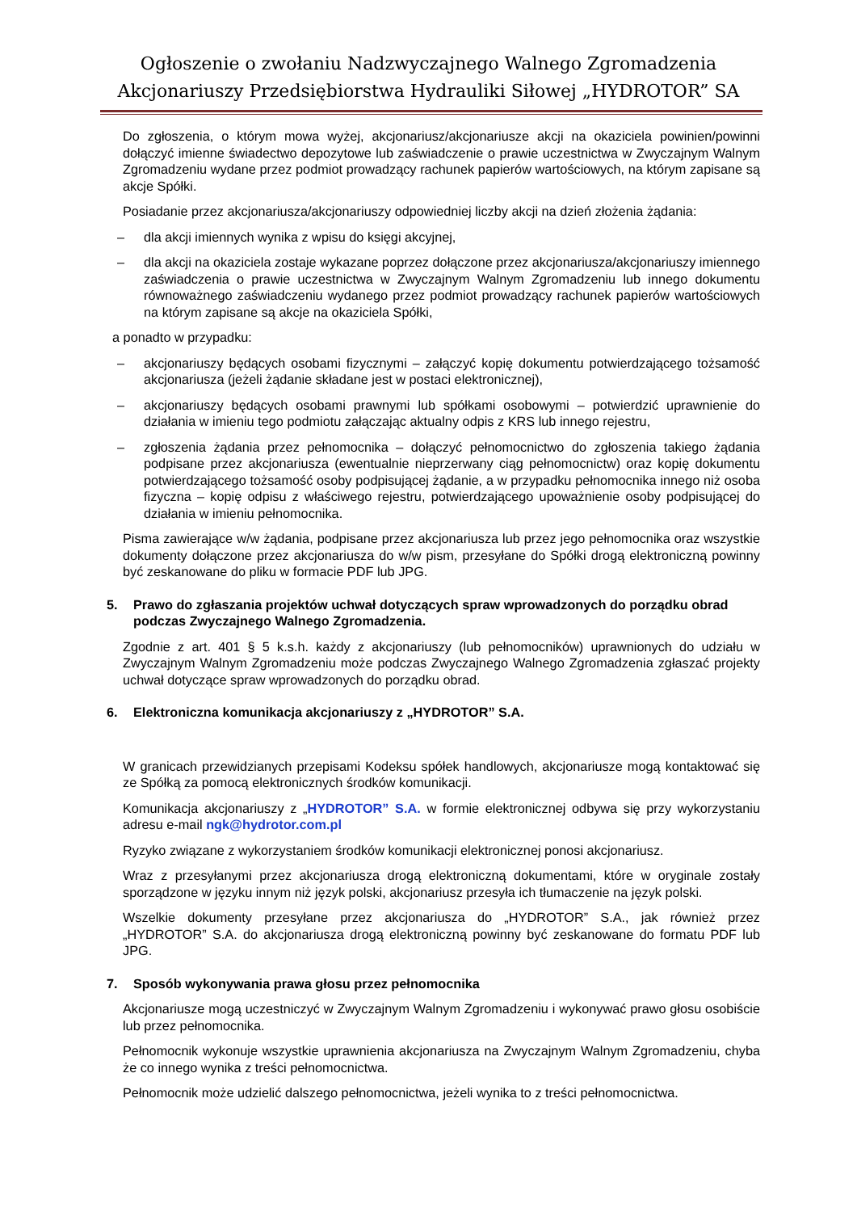Ogłoszenie o zwołaniu Nadzwyczajnego Walnego Zgromadzenia
Akcjonariuszy Przedsiębiorstwa Hydrauliki Siłowej „HYDROTOR” SA
Do zgłoszenia, o którym mowa wyżej, akcjonariusz/akcjonariusze akcji na okaziciela powinien/powinni dołączyć imienne świadectwo depozytowe lub zaświadczenie o prawie uczestnictwa w Zwyczajnym Walnym Zgromadzeniu wydane przez podmiot prowadzący rachunek papierów wartościowych, na którym zapisane są akcje Spółki.
Posiadanie przez akcjonariusza/akcjonariuszy odpowiedniej liczby akcji na dzień złożenia żądania:
– dla akcji imiennych wynika z wpisu do księgi akcyjnej,
– dla akcji na okaziciela zostaje wykazane poprzez dołączone przez akcjonariusza/akcjonariuszy imiennego zaświadczenia o prawie uczestnictwa w Zwyczajnym Walnym Zgromadzeniu lub innego dokumentu równoważnego zaświadczeniu wydanego przez podmiot prowadzący rachunek papierów wartościowych na którym zapisane są akcje na okaziciela Spółki,
a ponadto w przypadku:
– akcjonariuszy będących osobami fizycznymi – załączyć kopię dokumentu potwierdzającego tożsamość akcjonariusza (jeżeli żądanie składane jest w postaci elektronicznej),
– akcjonariuszy będących osobami prawnymi lub spółkami osobowymi – potwierdzić uprawnienie do działania w imieniu tego podmiotu załączając aktualny odpis z KRS lub innego rejestru,
– zgłoszenia żądania przez pełnomocnika – dołączyć pełnomocnictwo do zgłoszenia takiego żądania podpisane przez akcjonariusza (ewentualnie nieprzerwany ciąg pełnomocnictw) oraz kopię dokumentu potwierdzającego tożsamość osoby podpisującej żądanie, a w przypadku pełnomocnika innego niż osoba fizyczna – kopię odpisu z właściwego rejestru, potwierdzającego upoważnienie osoby podpisującej do działania w imieniu pełnomocnika.
Pisma zawierające w/w żądania, podpisane przez akcjonariusza lub przez jego pełnomocnika oraz wszystkie dokumenty dołączone przez akcjonariusza do w/w pism, przesyłane do Spółki drogą elektroniczną powinny być zeskanowane do pliku w formacie PDF lub JPG.
5. Prawo do zgłaszania projektów uchwał dotyczących spraw wprowadzonych do porządku obrad podczas Zwyczajnego Walnego Zgromadzenia.
Zgodnie z art. 401 § 5 k.s.h. każdy z akcjonariuszy (lub pełnomocników) uprawnionych do udziału w Zwyczajnym Walnym Zgromadzeniu może podczas Zwyczajnego Walnego Zgromadzenia zgłaszać projekty uchwał dotyczące spraw wprowadzonych do porządku obrad.
6. Elektroniczna komunikacja akcjonariuszy z „HYDROTOR” S.A.
W granicach przewidzianych przepisami Kodeksu spółek handlowych, akcjonariusze mogą kontaktować się ze Spółką za pomocą elektronicznych środków komunikacji.
Komunikacja akcjonariuszy z „HYDROTOR” S.A. w formie elektronicznej odbywa się przy wykorzystaniu adresu e-mail ngk@hydrotor.com.pl
Ryzyko związane z wykorzystaniem środków komunikacji elektronicznej ponosi akcjonariusz.
Wraz z przesyłanymi przez akcjonariusza drogą elektroniczną dokumentami, które w oryginale zostały sporządzone w języku innym niż język polski, akcjonariusz przesyła ich tłumaczenie na język polski.
Wszelkie dokumenty przesyłane przez akcjonariusza do „HYDROTOR” S.A., jak również przez „HYDROTOR” S.A. do akcjonariusza drogą elektroniczną powinny być zeskanowane do formatu PDF lub JPG.
7. Sposób wykonywania prawa głosu przez pełnomocnika
Akcjonariusze mogą uczestniczyć w Zwyczajnym Walnym Zgromadzeniu i wykonywać prawo głosu osobiście lub przez pełnomocnika.
Pełnomocnik wykonuje wszystkie uprawnienia akcjonariusza na Zwyczajnym Walnym Zgromadzeniu, chyba że co innego wynika z treści pełnomocnictwa.
Pełnomocnik może udzielić dalszego pełnomocnictwa, jeżeli wynika to z treści pełnomocnictwa.